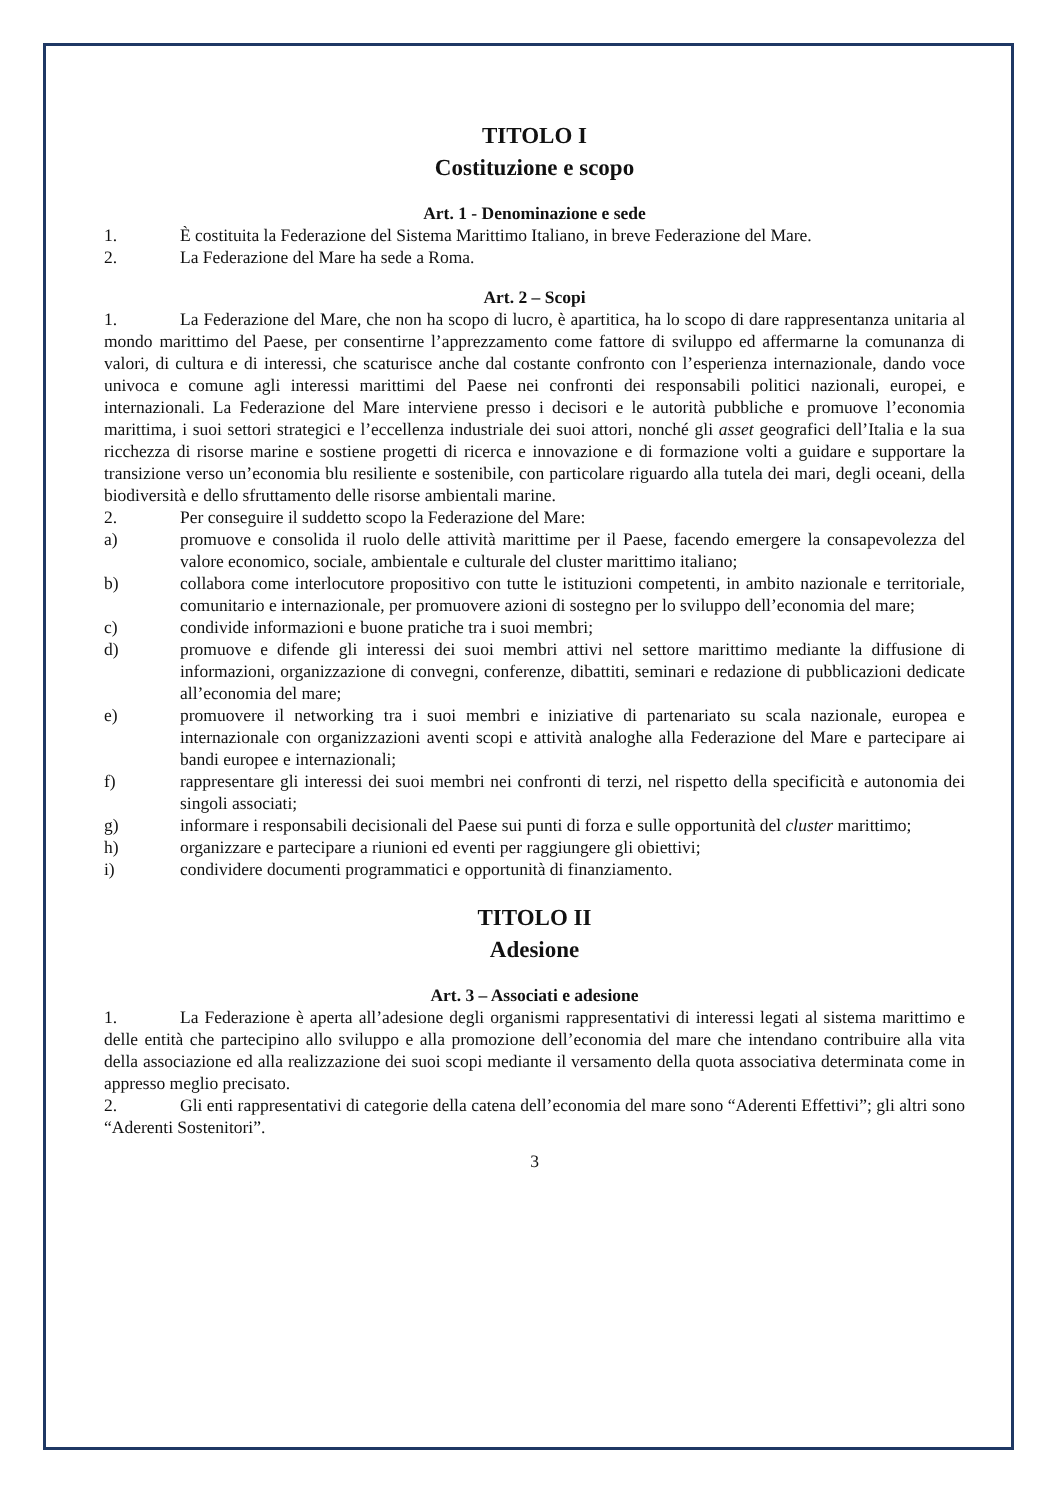TITOLO I
Costituzione e scopo
Art. 1 - Denominazione e sede
1. È costituita la Federazione del Sistema Marittimo Italiano, in breve Federazione del Mare.
2. La Federazione del Mare ha sede a Roma.
Art. 2 – Scopi
1. La Federazione del Mare, che non ha scopo di lucro, è apartitica, ha lo scopo di dare rappresentanza unitaria al mondo marittimo del Paese, per consentirne l’apprezzamento come fattore di sviluppo ed affermarne la comunanza di valori, di cultura e di interessi, che scaturisce anche dal costante confronto con l’esperienza internazionale, dando voce univoca e comune agli interessi marittimi del Paese nei confronti dei responsabili politici nazionali, europei, e internazionali. La Federazione del Mare interviene presso i decisori e le autorità pubbliche e promuove l’economia marittima, i suoi settori strategici e l’eccellenza industriale dei suoi attori, nonché gli asset geografici dell’Italia e la sua ricchezza di risorse marine e sostiene progetti di ricerca e innovazione e di formazione volti a guidare e supportare la transizione verso un’economia blu resiliente e sostenibile, con particolare riguardo alla tutela dei mari, degli oceani, della biodiversità e dello sfruttamento delle risorse ambientali marine.
2. Per conseguire il suddetto scopo la Federazione del Mare:
a) promuove e consolida il ruolo delle attività marittime per il Paese, facendo emergere la consapevolezza del valore economico, sociale, ambientale e culturale del cluster marittimo italiano;
b) collabora come interlocutore propositivo con tutte le istituzioni competenti, in ambito nazionale e territoriale, comunitario e internazionale, per promuovere azioni di sostegno per lo sviluppo dell’economia del mare;
c) condivide informazioni e buone pratiche tra i suoi membri;
d) promuove e difende gli interessi dei suoi membri attivi nel settore marittimo mediante la diffusione di informazioni, organizzazione di convegni, conferenze, dibattiti, seminari e redazione di pubblicazioni dedicate all’economia del mare;
e) promuovere il networking tra i suoi membri e iniziative di partenariato su scala nazionale, europea e internazionale con organizzazioni aventi scopi e attività analoghe alla Federazione del Mare e partecipare ai bandi europee e internazionali;
f) rappresentare gli interessi dei suoi membri nei confronti di terzi, nel rispetto della specificità e autonomia dei singoli associati;
g) informare i responsabili decisionali del Paese sui punti di forza e sulle opportunità del cluster marittimo;
h) organizzare e partecipare a riunioni ed eventi per raggiungere gli obiettivi;
i) condividere documenti programmatici e opportunità di finanziamento.
TITOLO II
Adesione
Art. 3 – Associati e adesione
1. La Federazione è aperta all’adesione degli organismi rappresentativi di interessi legati al sistema marittimo e delle entità che partecipino allo sviluppo e alla promozione dell’economia del mare che intendano contribuire alla vita della associazione ed alla realizzazione dei suoi scopi mediante il versamento della quota associativa determinata come in appresso meglio precisato.
2. Gli enti rappresentativi di categorie della catena dell’economia del mare sono “Aderenti Effettivi”; gli altri sono “Aderenti Sostenitori”.
3